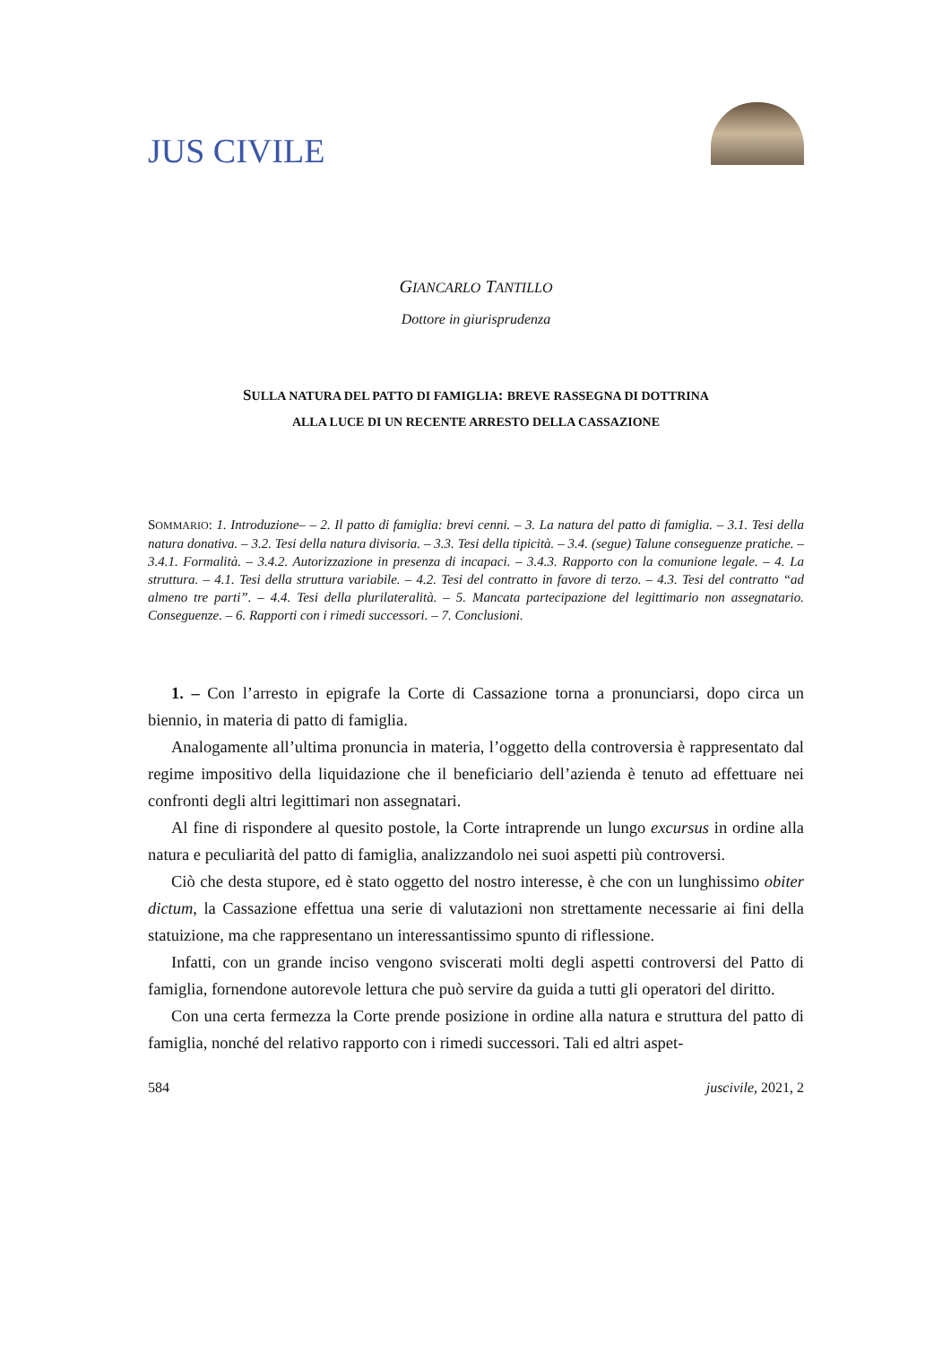JUS CIVILE
GIANCARLO TANTILLO
Dottore in giurisprudenza
SULLA NATURA DEL PATTO DI FAMIGLIA: BREVE RASSEGNA DI DOTTRINA
ALLA LUCE DI UN RECENTE ARRESTO DELLA CASSAZIONE
SOMMARIO: 1. Introduzione– – 2. Il patto di famiglia: brevi cenni. – 3. La natura del patto di famiglia. – 3.1. Tesi della natura donativa. – 3.2. Tesi della natura divisoria. – 3.3. Tesi della tipicità. – 3.4. (segue) Talune conseguenze pratiche. – 3.4.1. Formalità. – 3.4.2. Autorizzazione in presenza di incapaci. – 3.4.3. Rapporto con la comunione legale. – 4. La struttura. – 4.1. Tesi della struttura variabile. – 4.2. Tesi del contratto in favore di terzo. – 4.3. Tesi del contratto “ad almeno tre parti”. – 4.4. Tesi della plurilateralità. – 5. Mancata partecipazione del legittimario non assegnatario. Conseguenze. – 6. Rapporti con i rimedi successori. – 7. Conclusioni.
1. – Con l’arresto in epigrafe la Corte di Cassazione torna a pronunciarsi, dopo circa un biennio, in materia di patto di famiglia.
Analogamente all’ultima pronuncia in materia, l’oggetto della controversia è rappresentato dal regime impositivo della liquidazione che il beneficiario dell’azienda è tenuto ad effettuare nei confronti degli altri legittimari non assegnatari.
Al fine di rispondere al quesito postole, la Corte intraprende un lungo excursus in ordine alla natura e peculiarità del patto di famiglia, analizzandolo nei suoi aspetti più controversi.
Ciò che desta stupore, ed è stato oggetto del nostro interesse, è che con un lunghissimo obiter dictum, la Cassazione effettua una serie di valutazioni non strettamente necessarie ai fini della statuizione, ma che rappresentano un interessantissimo spunto di riflessione.
Infatti, con un grande inciso vengono sviscerati molti degli aspetti controversi del Patto di famiglia, fornendone autorevole lettura che può servire da guida a tutti gli operatori del diritto.
Con una certa fermezza la Corte prende posizione in ordine alla natura e struttura del patto di famiglia, nonché del relativo rapporto con i rimedi successori. Tali ed altri aspet-
584 juscivile, 2021, 2